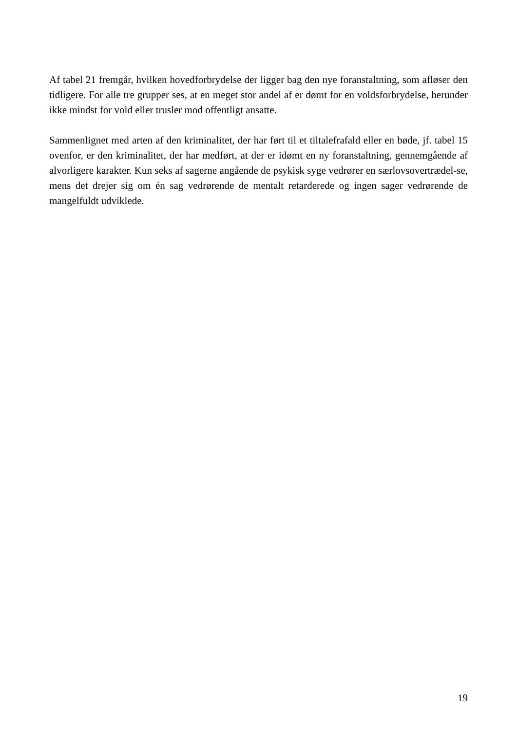Af tabel 21 fremgår, hvilken hovedforbrydelse der ligger bag den nye foranstaltning, som afløser den tidligere. For alle tre grupper ses, at en meget stor andel af er dømt for en voldsforbrydelse, herunder ikke mindst for vold eller trusler mod offentligt ansatte.
Sammenlignet med arten af den kriminalitet, der har ført til et tiltalefrafald eller en bøde, jf. tabel 15 ovenfor, er den kriminalitet, der har medført, at der er idømt en ny foranstaltning, gennemgående af alvorligere karakter. Kun seks af sagerne angående de psykisk syge vedrører en særlovsovertrædel-se, mens det drejer sig om én sag vedrørende de mentalt retarderede og ingen sager vedrørende de mangelfuldt udviklede.
19